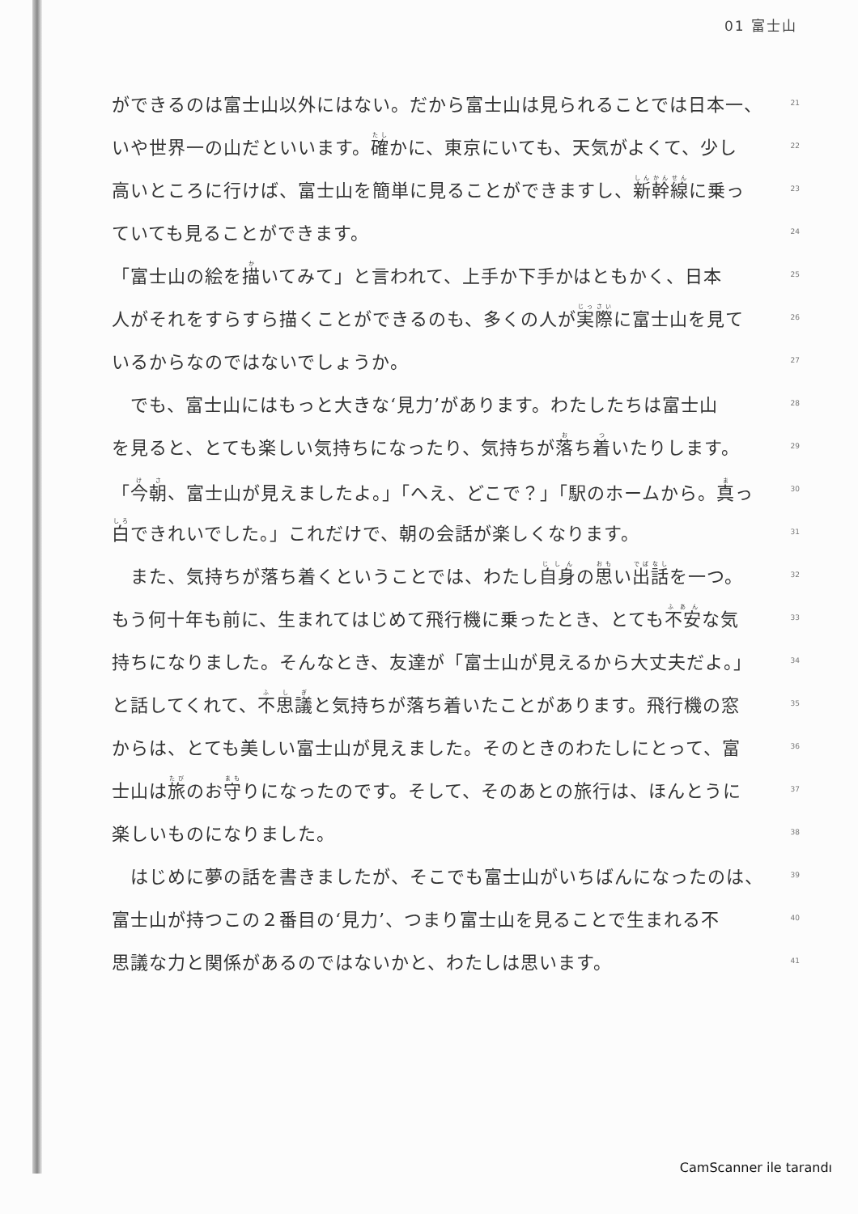01 富士山
ができるのは富士山以外にはない。だから富士山は見られることでは日本一、 21
いや世界一の山だといいます。確かに、東京にいても、天気がよくて、少し 22
高いところに行けば、富士山を簡単に見ることができますし、新幹線に乗っ 23
ていても見ることができます。 24
「富士山の絵を描いてみて」と言われて、上手か下手かはともかく、日本 25
人がそれをすらすら描くことができるのも、多くの人が実際に富士山を見て 26
いるからなのではないでしょうか。 27
　でも、富士山にはもっと大きな‘見力’があります。わたしたちは富士山 28
を見ると、とても楽しい気持ちになったり、気持ちが落ち着いたりします。 29
「今朝、富士山が見えましたよ。」「へえ、どこで？」「駅のホームから。真っ 30
白できれいでした。」これだけで、朝の会話が楽しくなります。 31
　また、気持ちが落ち着くということでは、わたし自身の思い出話を一つ。 32
もう何十年も前に、生まれてはじめて飛行機に乗ったとき、とても不安な気 33
持ちになりました。そんなとき、友達が「富士山が見えるから大丈夫だよ。」 34
と話してくれて、不思議と気持ちが落ち着いたことがあります。飛行機の窓 35
からは、とても美しい富士山が見えました。そのときのわたしにとって、富 36
士山は旅のお守りになったのです。そして、そのあとの旅行は、ほんとうに 37
楽しいものになりました。 38
　はじめに夢の話を書きましたが、そこでも富士山がいちばんになったのは、 39
富士山が持つこの２番目の‘見力’、つまり富士山を見ることで生まれる不 40
思議な力と関係があるのではないかと、わたしは思います。 41
CamScanner ile tarandı